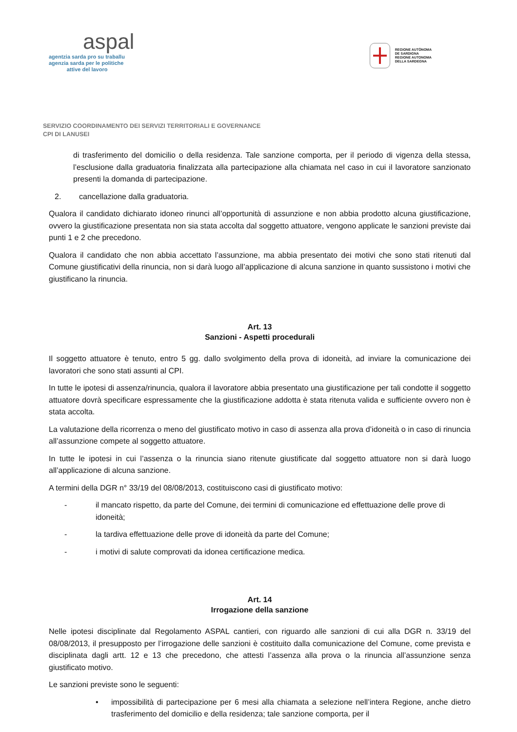aspal
agentzia sarda pro su traballu
agenzia sarda per le politiche
attive del lavoro
REGIONE AUTÒNOMA
DE SARDIGNA
REGIONE AUTONOMA
DELLA SARDEGNA
SERVIZIO COORDINAMENTO DEI SERVIZI TERRITORIALI E GOVERNANCE
CPI DI LANUSEI
di trasferimento del domicilio o della residenza. Tale sanzione comporta, per il periodo di vigenza della stessa, l’esclusione dalla graduatoria finalizzata alla partecipazione alla chiamata nel caso in cui il lavoratore sanzionato presenti la domanda di partecipazione.
2. cancellazione dalla graduatoria.
Qualora il candidato dichiarato idoneo rinunci all’opportunità di assunzione e non abbia prodotto alcuna giustificazione, ovvero la giustificazione presentata non sia stata accolta dal soggetto attuatore, vengono applicate le sanzioni previste dai punti 1 e 2 che precedono.
Qualora il candidato che non abbia accettato l’assunzione, ma abbia presentato dei motivi che sono stati ritenuti dal Comune giustificativi della rinuncia, non si darà luogo all’applicazione di alcuna sanzione in quanto sussistono i motivi che giustificano la rinuncia.
Art. 13
Sanzioni - Aspetti procedurali
Il soggetto attuatore è tenuto, entro 5 gg. dallo svolgimento della prova di idoneità, ad inviare la comunicazione dei lavoratori che sono stati assunti al CPI.
In tutte le ipotesi di assenza/rinuncia, qualora il lavoratore abbia presentato una giustificazione per tali condotte il soggetto attuatore dovrà specificare espressamente che la giustificazione addotta è stata ritenuta valida e sufficiente ovvero non è stata accolta.
La valutazione della ricorrenza o meno del giustificato motivo in caso di assenza alla prova d’idoneità o in caso di rinuncia all’assunzione compete al soggetto attuatore.
In tutte le ipotesi in cui l’assenza o la rinuncia siano ritenute giustificate dal soggetto attuatore non si darà luogo all’applicazione di alcuna sanzione.
A termini della DGR n° 33/19 del 08/08/2013, costituiscono casi di giustificato motivo:
- il mancato rispetto, da parte del Comune, dei termini di comunicazione ed effettuazione delle prove di idoneità;
- la tardiva effettuazione delle prove di idoneità da parte del Comune;
- i motivi di salute comprovati da idonea certificazione medica.
Art. 14
Irrogazione della sanzione
Nelle ipotesi disciplinate dal Regolamento ASPAL cantieri, con riguardo alle sanzioni di cui alla DGR n. 33/19 del 08/08/2013, il presupposto per l’irrogazione delle sanzioni è costituito dalla comunicazione del Comune, come prevista e disciplinata dagli artt. 12 e 13 che precedono, che attesti l’assenza alla prova o la rinuncia all’assunzione senza giustificato motivo.
Le sanzioni previste sono le seguenti:
• impossibilità di partecipazione per 6 mesi alla chiamata a selezione nell’intera Regione, anche dietro trasferimento del domicilio e della residenza; tale sanzione comporta, per il